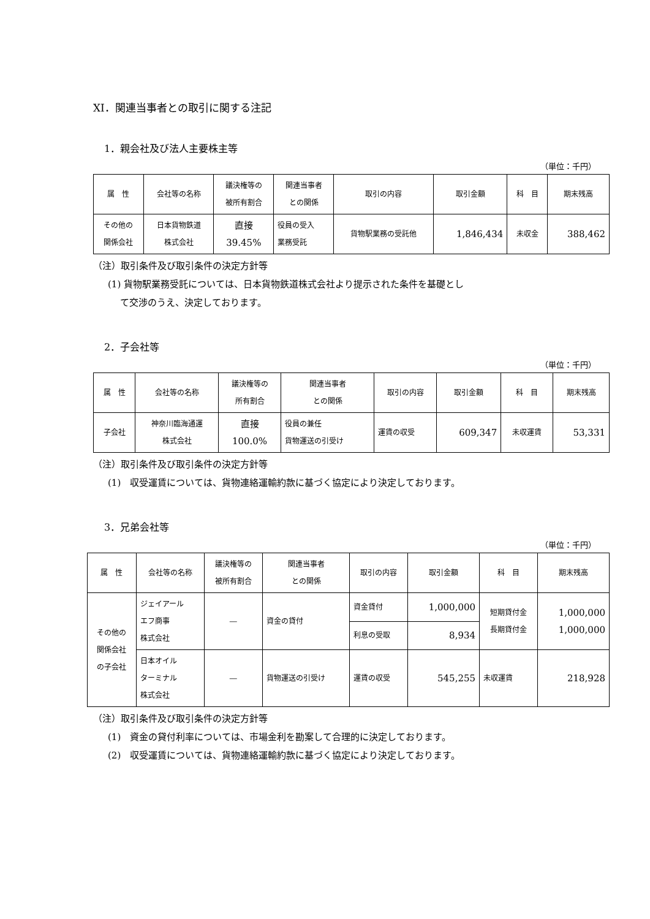XI．関連当事者との取引に関する注記
1．親会社及び法人主要株主等
（単位：千円）
| 属 性 | 会社等の名称 | 議決権等の 被所有割合 | 関連当事者 との関係 | 取引の内容 | 取引金額 | 科 目 | 期末残高 |
| --- | --- | --- | --- | --- | --- | --- | --- |
| その他の 関係会社 | 日本貨物鉄道 株式会社 | 直接 39.45% | 役員の受入 業務受託 | 貨物駅業務の受託他 | 1,846,434 | 未収金 | 388,462 |
（注）取引条件及び取引条件の決定方針等
(1) 貨物駅業務受託については、日本貨物鉄道株式会社より提示された条件を基礎とし
て交渉のうえ、決定しております。
2．子会社等
（単位：千円）
| 属 性 | 会社等の名称 | 議決権等の 所有割合 | 関連当事者 との関係 | 取引の内容 | 取引金額 | 科 目 | 期末残高 |
| --- | --- | --- | --- | --- | --- | --- | --- |
| 子会社 | 神奈川臨海通運 株式会社 | 直接 100.0% | 役員の兼任 貨物運送の引受け | 運賃の収受 | 609,347 | 未収運賃 | 53,331 |
（注）取引条件及び取引条件の決定方針等
(1)　収受運賃については、貨物連絡運輸約款に基づく協定により決定しております。
3．兄弟会社等
（単位：千円）
| 属 性 | 会社等の名称 | 議決権等の 被所有割合 | 関連当事者 との関係 | 取引の内容 | 取引金額 | 科 目 | 期末残高 |
| --- | --- | --- | --- | --- | --- | --- | --- |
| その他の 関係会社 の子会社 | ジェイアール エフ商事 株式会社 | ― | 資金の貸付 | 資金貸付 | 1,000,000 | 短期貸付金 長期貸付金 | 1,000,000 1,000,000 |
| | | | | 利息の受取 | 8,934 | | |
| | 日本オイル ターミナル 株式会社 | ― | 貨物運送の引受け | 運賃の収受 | 545,255 | 未収運賃 | 218,928 |
（注）取引条件及び取引条件の決定方針等
(1)　資金の貸付利率については、市場金利を勘案して合理的に決定しております。
(2)　収受運賃については、貨物連絡運輸約款に基づく協定により決定しております。